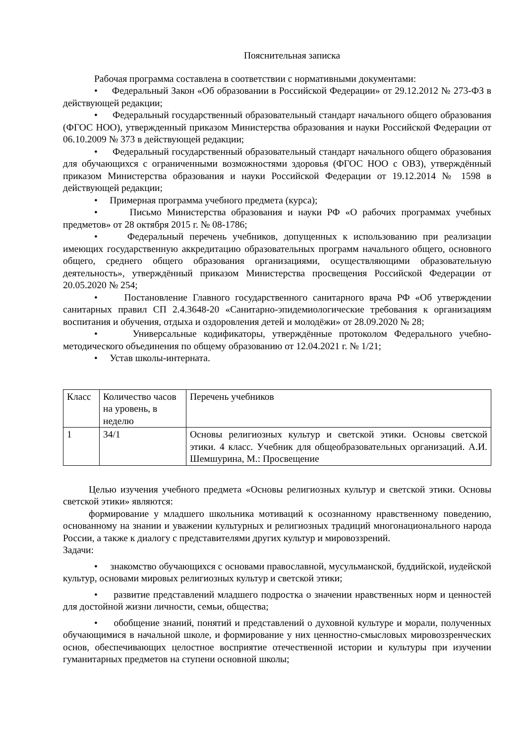Пояснительная записка
Рабочая программа составлена в соответствии с нормативными документами:
• Федеральный Закон «Об образовании в Российской Федерации» от 29.12.2012 № 273-ФЗ в действующей редакции;
• Федеральный государственный образовательный стандарт начального общего образования (ФГОС НОО), утвержденный приказом Министерства образования и науки Российской Федерации от 06.10.2009 № 373 в действующей редакции;
• Федеральный государственный образовательный стандарт начального общего образования для обучающихся с ограниченными возможностями здоровья (ФГОС НОО с ОВЗ), утверждённый приказом Министерства образования и науки Российской Федерации от 19.12.2014 № 1598 в действующей редакции;
• Примерная программа учебного предмета (курса);
• Письмо Министерства образования и науки РФ «О рабочих программах учебных предметов» от 28 октября 2015 г. № 08-1786;
• Федеральный перечень учебников, допущенных к использованию при реализации имеющих государственную аккредитацию образовательных программ начального общего, основного общего, среднего общего образования организациями, осуществляющими образовательную деятельность», утверждённый приказом Министерства просвещения Российской Федерации от 20.05.2020 № 254;
• Постановление Главного государственного санитарного врача РФ «Об утверждении санитарных правил СП 2.4.3648-20 «Санитарно-эпидемиологические требования к организациям воспитания и обучения, отдыха и оздоровления детей и молодёжи» от 28.09.2020 № 28;
• Универсальные кодификаторы, утверждённые протоколом Федерального учебно-методического объединения по общему образованию от 12.04.2021 г. № 1/21;
• Устав школы-интерната.
| Класс | Количество часов на уровень, в неделю | Перечень учебников |
| 1 | 34/1 | Основы религиозных культур и светской этики. Основы светской этики. 4 класс. Учебник для общеобразовательных организаций. А.И. Шемшурина, М.: Просвещение |
Целью изучения учебного предмета «Основы религиозных культур и светской этики. Основы светской этики» являются:
формирование у младшего школьника мотиваций к осознанному нравственному поведению, основанному на знании и уважении культурных и религиозных традиций многонационального народа России, а также к диалогу с представителями других культур и мировоззрений.
Задачи:
• знакомство обучающихся с основами православной, мусульманской, буддийской, иудейской культур, основами мировых религиозных культур и светской этики;
• развитие представлений младшего подростка о значении нравственных норм и ценностей для достойной жизни личности, семьи, общества;
• обобщение знаний, понятий и представлений о духовной культуре и морали, полученных обучающимися в начальной школе, и формирование у них ценностно-смысловых мировоззренческих основ, обеспечивающих целостное восприятие отечественной истории и культуры при изучении гуманитарных предметов на ступени основной школы;